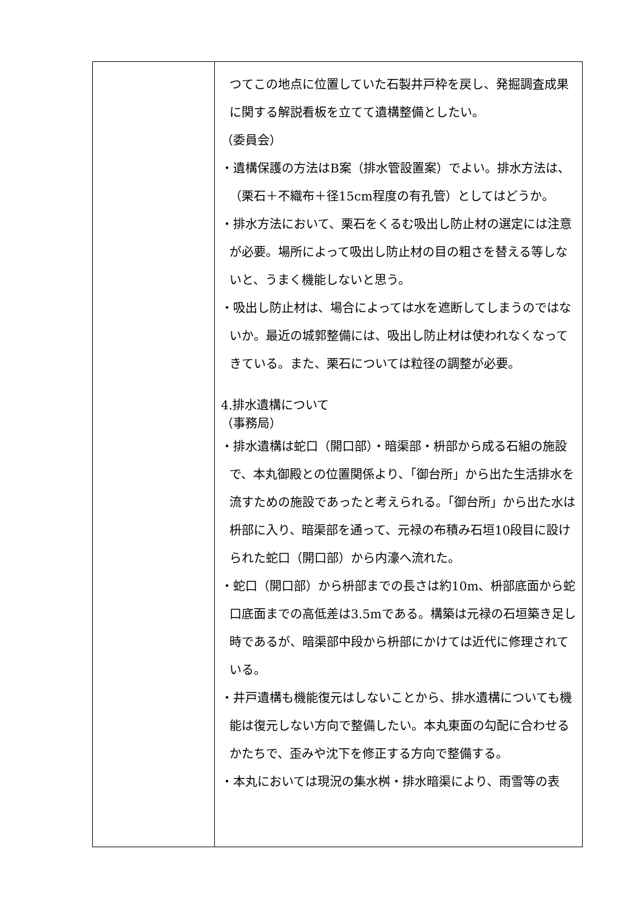| | つてこの地点に位置していた石製井戸枠を戻し、発掘調査成果に関する解説看板を立てて遺構整備としたい。 （委員会） ・遺構保護の方法はB案（排水管設置案）でよい。排水方法は、（栗石＋不織布＋径15cm程度の有孔管）としてはどうか。 ・排水方法において、栗石をくるむ吸出し防止材の選定には注意が必要。場所によって吸出し防止材の目の粗さを替える等しないと、うまく機能しないと思う。 ・吸出し防止材は、場合によっては水を遮断してしまうのではないか。最近の城郭整備には、吸出し防止材は使われなくなってきている。また、栗石については粒径の調整が必要。 4.排水遺構について （事務局） ・排水遺構は蛇口（開口部）・暗渠部・枡部から成る石組の施設で、本丸御殿との位置関係より、「御台所」から出た生活排水を流すための施設であったと考えられる。「御台所」から出た水は枡部に入り、暗渠部を通って、元禄の布積み石垣10段目に設けられた蛇口（開口部）から内濠へ流れた。 ・蛇口（開口部）から枡部までの長さは約10m、枡部底面から蛇口底面までの高低差は3.5mである。構築は元禄の石垣築き足し時であるが、暗渠部中段から枡部にかけては近代に修理されている。 ・井戸遺構も機能復元はしないことから、排水遺構についても機能は復元しない方向で整備したい。本丸東面の勾配に合わせるかたちで、歪みや沈下を修正する方向で整備する。 ・本丸においては現況の集水桝・排水暗渠により、雨雪等の表 |